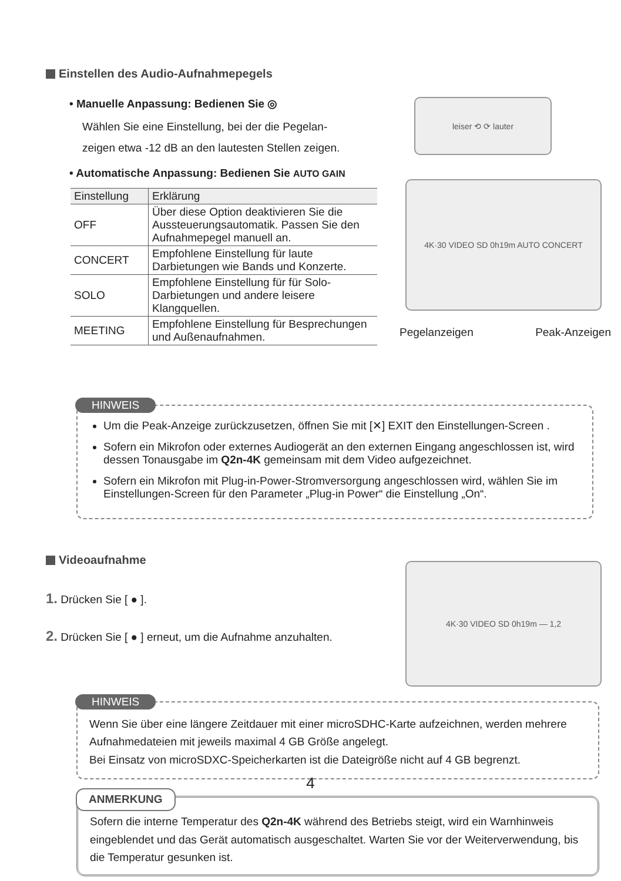Einstellen des Audio-Aufnahmepegels
• Manuelle Anpassung: Bedienen Sie ◎
Wählen Sie eine Einstellung, bei der die Pegelan-
zeigen etwa -12 dB an den lautesten Stellen zeigen.
• Automatische Anpassung: Bedienen Sie AUTO GAIN
| Einstellung | Erklärung |
| --- | --- |
| OFF | Über diese Option deaktivieren Sie die Aussteuerungsautomatik. Passen Sie den Aufnahmepegel manuell an. |
| CONCERT | Empfohlene Einstellung für laute Darbietungen wie Bands und Konzerte. |
| SOLO | Empfohlene Einstellung für für Solo-Darbietungen und andere leisere Klangquellen. |
| MEETING | Empfohlene Einstellung für Besprechungen und Außenaufnahmen. |
leiser ⟲ ⟳ lauter
4K·30 VIDEO SD 0h19m AUTO CONCERT
Pegelanzeigen Peak-Anzeigen
HINWEIS
Um die Peak-Anzeige zurückzusetzen, öffnen Sie mit [✕] EXIT den Einstellungen-Screen .
Sofern ein Mikrofon oder externes Audiogerät an den externen Eingang angeschlossen ist, wird dessen Tonausgabe im Q2n-4K gemeinsam mit dem Video aufgezeichnet.
Sofern ein Mikrofon mit Plug-in-Power-Stromversorgung angeschlossen wird, wählen Sie im Einstellungen-Screen für den Parameter „Plug-in Power“ die Einstellung „On“.
Videoaufnahme
1. Drücken Sie [ ● ].
2. Drücken Sie [ ● ] erneut, um die Aufnahme anzuhalten.
4K·30 VIDEO SD 0h19m — 1,2
HINWEIS
Wenn Sie über eine längere Zeitdauer mit einer microSDHC-Karte aufzeichnen, werden mehrere Aufnahmedateien mit jeweils maximal 4 GB Größe angelegt.
Bei Einsatz von microSDXC-Speicherkarten ist die Dateigröße nicht auf 4 GB begrenzt.
ANMERKUNG
Sofern die interne Temperatur des Q2n-4K während des Betriebs steigt, wird ein Warnhinweis eingeblendet und das Gerät automatisch ausgeschaltet. Warten Sie vor der Weiterverwendung, bis die Temperatur gesunken ist.
4